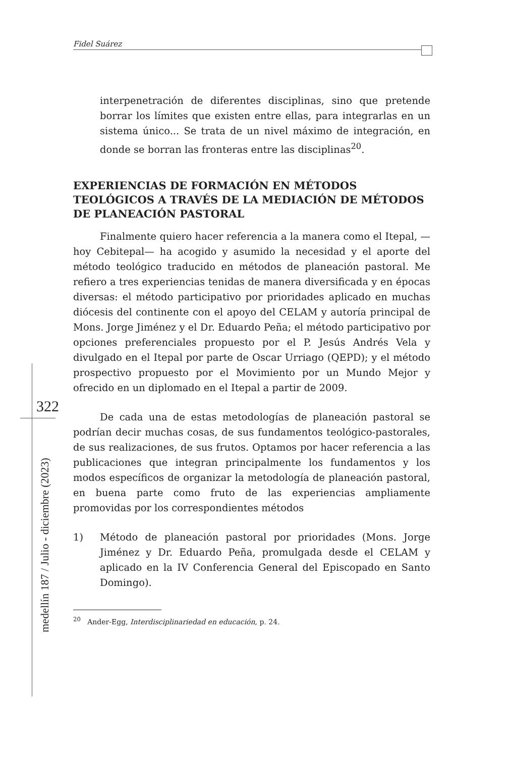Fidel Suárez
322
medellín 187 / Julio - diciembre (2023)
interpenetración de diferentes disciplinas, sino que pretende borrar los límites que existen entre ellas, para integrarlas en un sistema único... Se trata de un nivel máximo de integración, en donde se borran las fronteras entre las disciplinas<sup>20</sup>.
EXPERIENCIAS DE FORMACIÓN EN MÉTODOS TEOLÓGICOS A TRAVÉS DE LA MEDIACIÓN DE MÉTODOS DE PLANEACIÓN PASTORAL
Finalmente quiero hacer referencia a la manera como el Itepal, —hoy Cebitepal— ha acogido y asumido la necesidad y el aporte del método teológico traducido en métodos de planeación pastoral. Me refiero a tres experiencias tenidas de manera diversificada y en épocas diversas: el método participativo por prioridades aplicado en muchas diócesis del continente con el apoyo del CELAM y autoría principal de Mons. Jorge Jiménez y el Dr. Eduardo Peña; el método participativo por opciones preferenciales propuesto por el P. Jesús Andrés Vela y divulgado en el Itepal por parte de Oscar Urriago (QEPD); y el método prospectivo propuesto por el Movimiento por un Mundo Mejor y ofrecido en un diplomado en el Itepal a partir de 2009.
De cada una de estas metodologías de planeación pastoral se podrían decir muchas cosas, de sus fundamentos teológico-pastorales, de sus realizaciones, de sus frutos. Optamos por hacer referencia a las publicaciones que integran principalmente los fundamentos y los modos específicos de organizar la metodología de planeación pastoral, en buena parte como fruto de las experiencias ampliamente promovidas por los correspondientes métodos
1) Método de planeación pastoral por prioridades (Mons. Jorge Jiménez y Dr. Eduardo Peña, promulgada desde el CELAM y aplicado en la IV Conferencia General del Episcopado en Santo Domingo).
<sup>20</sup> Ander-Egg, Interdisciplinariedad en educación, p. 24.